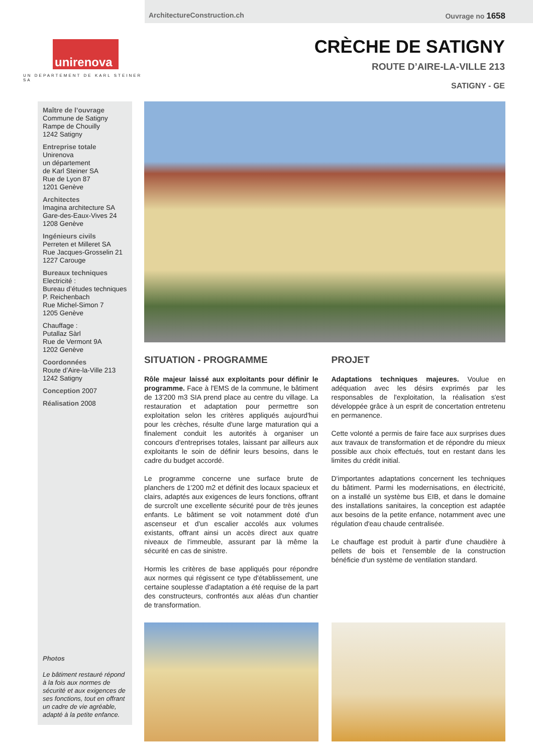ArchitectureConstruction.ch Ouvrage no 1658
unirenova
UN DEPARTEMENT DE KARL STEINER SA
CRÈCHE DE SATIGNY
ROUTE D’AIRE-LA-VILLE 213
SATIGNY - GE
Maître de l’ouvrage
Commune de Satigny
Rampe de Chouilly
1242 Satigny
Entreprise totale
Unirenova
un département
de Karl Steiner SA
Rue de Lyon 87
1201 Genève
Architectes
Imagina architecture SA
Gare-des-Eaux-Vives 24
1208 Genève
Ingénieurs civils
Perreten et Milleret SA
Rue Jacques-Grosselin 21
1227 Carouge
Bureaux techniques
Electricité :
Bureau d’études techniques
P. Reichenbach
Rue Michel-Simon 7
1205 Genève
Chauffage :
Putallaz Sàrl
Rue de Vermont 9A
1202 Genève
Coordonnées
Route d’Aire-la-Ville 213
1242 Satigny
Conception 2007
Réalisation 2008
Photos
Le bâtiment restauré répond à la fois aux normes de sécurité et aux exigences de ses fonctions, tout en offrant un cadre de vie agréable, adapté à la petite enfance.
SITUATION - PROGRAMME
Rôle majeur laissé aux exploitants pour définir le programme. Face à l'EMS de la commune, le bâtiment de 13'200 m3 SIA prend place au centre du village. La restauration et adaptation pour permettre son exploitation selon les critères appliqués aujourd'hui pour les crèches, résulte d'une large maturation qui a finalement conduit les autorités à organiser un concours d'entreprises totales, laissant par ailleurs aux exploitants le soin de définir leurs besoins, dans le cadre du budget accordé.
Le programme concerne une surface brute de planchers de 1'200 m2 et définit des locaux spacieux et clairs, adaptés aux exigences de leurs fonctions, offrant de surcroît une excellente sécurité pour de très jeunes enfants. Le bâtiment se voit notamment doté d'un ascenseur et d'un escalier accolés aux volumes existants, offrant ainsi un accès direct aux quatre niveaux de l'immeuble, assurant par là même la sécurité en cas de sinistre.
Hormis les critères de base appliqués pour répondre aux normes qui régissent ce type d'établissement, une certaine souplesse d'adaptation a été requise de la part des constructeurs, confrontés aux aléas d'un chantier de transformation.
PROJET
Adaptations techniques majeures. Voulue en adéquation avec les désirs exprimés par les responsables de l'exploitation, la réalisation s'est développée grâce à un esprit de concertation entretenu en permanence.
Cette volonté a permis de faire face aux surprises dues aux travaux de transformation et de répondre du mieux possible aux choix effectués, tout en restant dans les limites du crédit initial.
D'importantes adaptations concernent les techniques du bâtiment. Parmi les modernisations, en électricité, on a installé un système bus EIB, et dans le domaine des installations sanitaires, la conception est adaptée aux besoins de la petite enfance, notamment avec une régulation d'eau chaude centralisée.
Le chauffage est produit à partir d'une chaudière à pellets de bois et l'ensemble de la construction bénéficie d'un système de ventilation standard.